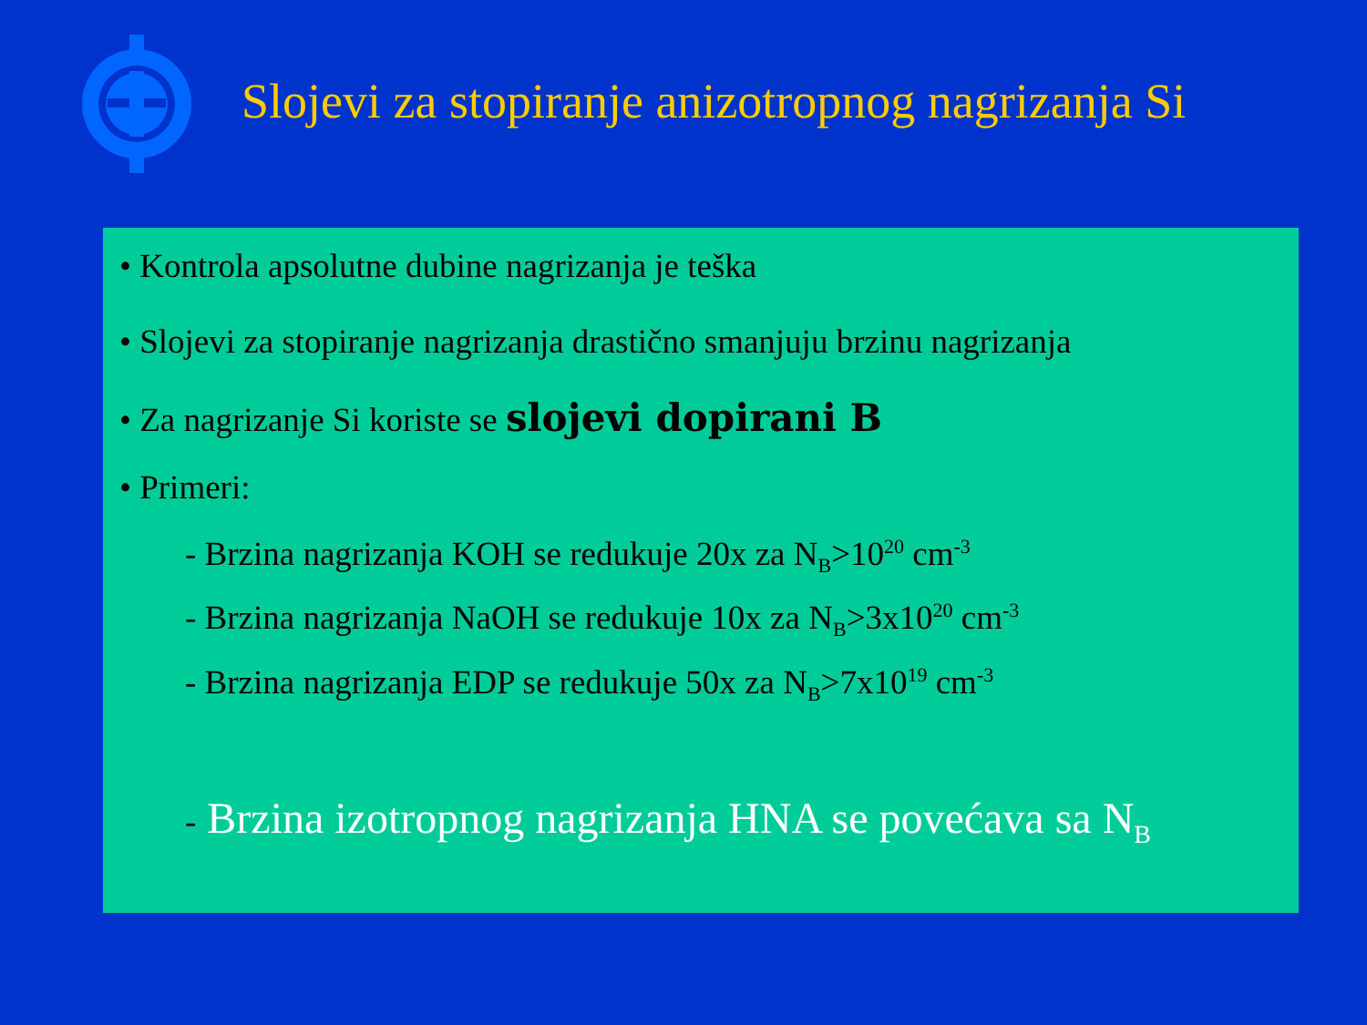Slojevi za stopiranje anizotropnog nagrizanja Si
• Kontrola apsolutne dubine nagrizanja je teška
• Slojevi za stopiranje nagrizanja drastično smanjuju brzinu nagrizanja
• Za nagrizanje Si koriste se slojevi dopirani B
• Primeri:
- Brzina nagrizanja KOH se redukuje 20x za N<sub>B</sub>>10<sup>20</sup> cm<sup>-3</sup>
- Brzina nagrizanja NaOH se redukuje 10x za N<sub>B</sub>>3x10<sup>20</sup> cm<sup>-3</sup>
- Brzina nagrizanja EDP se redukuje 50x za N<sub>B</sub>>7x10<sup>19</sup> cm<sup>-3</sup>
- Brzina izotropnog nagrizanja HNA se povećava sa N<sub>B</sub>